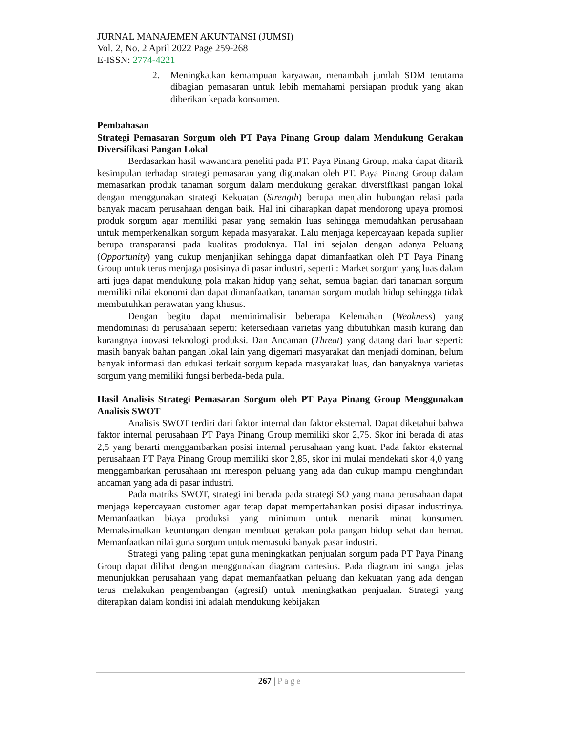JURNAL MANAJEMEN AKUNTANSI (JUMSI)
Vol. 2, No. 2 April 2022 Page 259-268
E-ISSN: 2774-4221
2. Meningkatkan kemampuan karyawan, menambah jumlah SDM terutama dibagian pemasaran untuk lebih memahami persiapan produk yang akan diberikan kepada konsumen.
Pembahasan
Strategi Pemasaran Sorgum oleh PT Paya Pinang Group dalam Mendukung Gerakan Diversifikasi Pangan Lokal
Berdasarkan hasil wawancara peneliti pada PT. Paya Pinang Group, maka dapat ditarik kesimpulan terhadap strategi pemasaran yang digunakan oleh PT. Paya Pinang Group dalam memasarkan produk tanaman sorgum dalam mendukung gerakan diversifikasi pangan lokal dengan menggunakan strategi Kekuatan (Strength) berupa menjalin hubungan relasi pada banyak macam perusahaan dengan baik. Hal ini diharapkan dapat mendorong upaya promosi produk sorgum agar memiliki pasar yang semakin luas sehingga memudahkan perusahaan untuk memperkenalkan sorgum kepada masyarakat. Lalu menjaga kepercayaan kepada suplier berupa transparansi pada kualitas produknya. Hal ini sejalan dengan adanya Peluang (Opportunity) yang cukup menjanjikan sehingga dapat dimanfaatkan oleh PT Paya Pinang Group untuk terus menjaga posisinya di pasar industri, seperti : Market sorgum yang luas dalam arti juga dapat mendukung pola makan hidup yang sehat, semua bagian dari tanaman sorgum memiliki nilai ekonomi dan dapat dimanfaatkan, tanaman sorgum mudah hidup sehingga tidak membutuhkan perawatan yang khusus.
Dengan begitu dapat meminimalisir beberapa Kelemahan (Weakness) yang mendominasi di perusahaan seperti: ketersediaan varietas yang dibutuhkan masih kurang dan kurangnya inovasi teknologi produksi. Dan Ancaman (Threat) yang datang dari luar seperti: masih banyak bahan pangan lokal lain yang digemari masyarakat dan menjadi dominan, belum banyak informasi dan edukasi terkait sorgum kepada masyarakat luas, dan banyaknya varietas sorgum yang memiliki fungsi berbeda-beda pula.
Hasil Analisis Strategi Pemasaran Sorgum oleh PT Paya Pinang Group Menggunakan Analisis SWOT
Analisis SWOT terdiri dari faktor internal dan faktor eksternal. Dapat diketahui bahwa faktor internal perusahaan PT Paya Pinang Group memiliki skor 2,75. Skor ini berada di atas 2,5 yang berarti menggambarkan posisi internal perusahaan yang kuat. Pada faktor eksternal perusahaan PT Paya Pinang Group memiliki skor 2,85, skor ini mulai mendekati skor 4,0 yang menggambarkan perusahaan ini merespon peluang yang ada dan cukup mampu menghindari ancaman yang ada di pasar industri.
Pada matriks SWOT, strategi ini berada pada strategi SO yang mana perusahaan dapat menjaga kepercayaan customer agar tetap dapat mempertahankan posisi dipasar industrinya. Memanfaatkan biaya produksi yang minimum untuk menarik minat konsumen. Memaksimalkan keuntungan dengan membuat gerakan pola pangan hidup sehat dan hemat. Memanfaatkan nilai guna sorgum untuk memasuki banyak pasar industri.
Strategi yang paling tepat guna meningkatkan penjualan sorgum pada PT Paya Pinang Group dapat dilihat dengan menggunakan diagram cartesius. Pada diagram ini sangat jelas menunjukkan perusahaan yang dapat memanfaatkan peluang dan kekuatan yang ada dengan terus melakukan pengembangan (agresif) untuk meningkatkan penjualan. Strategi yang diterapkan dalam kondisi ini adalah mendukung kebijakan
267 | Page